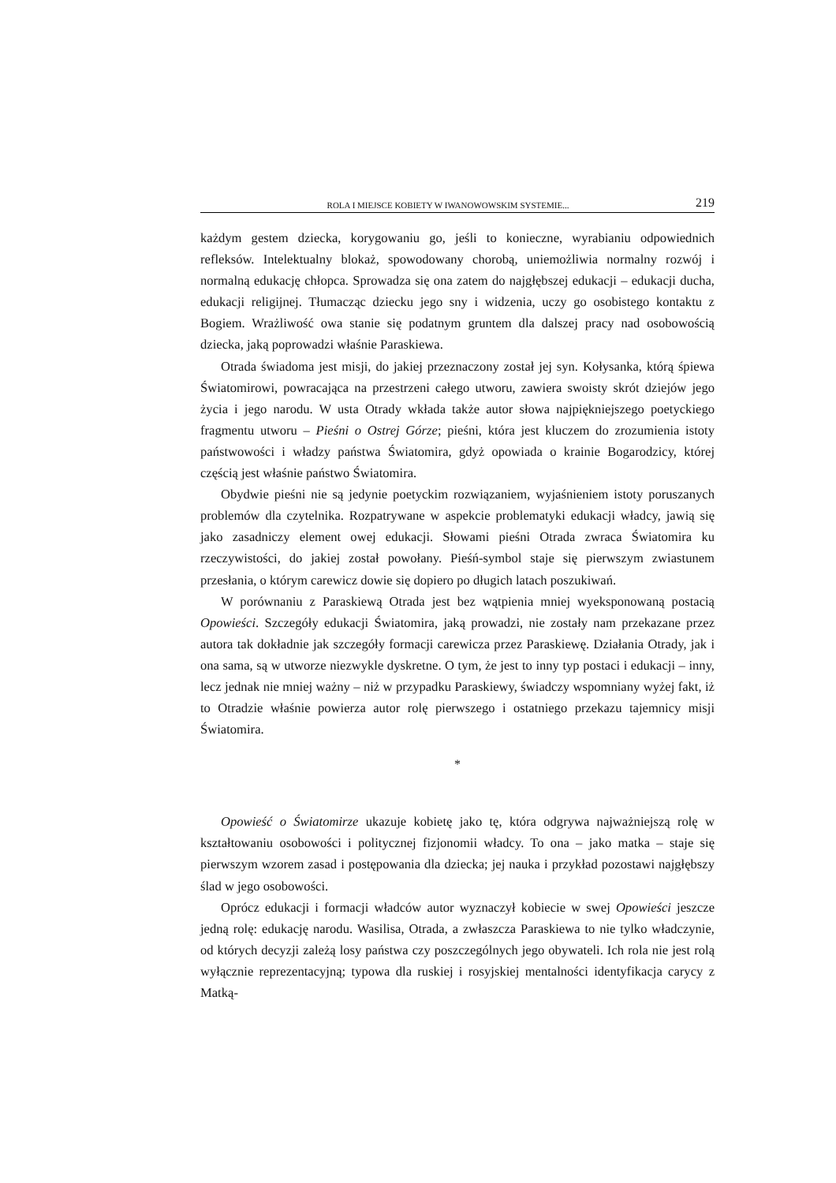ROLA I MIEJSCE KOBIETY W IWANOWOWSKIM SYSTEMIE... 219
każdym gestem dziecka, korygowaniu go, jeśli to konieczne, wyrabianiu odpowiednich refleksów. Intelektualny blokaż, spowodowany chorobą, uniemożliwia normalny rozwój i normalną edukację chłopca. Sprowadza się ona zatem do najgłębszej edukacji – edukacji ducha, edukacji religijnej. Tłumacząc dziecku jego sny i widzenia, uczy go osobistego kontaktu z Bogiem. Wrażliwość owa stanie się podatnym gruntem dla dalszej pracy nad osobowością dziecka, jaką poprowadzi właśnie Paraskiewa.
Otrada świadoma jest misji, do jakiej przeznaczony został jej syn. Kołysanka, którą śpiewa Światomirowi, powracająca na przestrzeni całego utworu, zawiera swoisty skrót dziejów jego życia i jego narodu. W usta Otrady wkłada także autor słowa najpiękniejszego poetyckiego fragmentu utworu – Pieśni o Ostrej Górze; pieśni, która jest kluczem do zrozumienia istoty państwowości i władzy państwa Światomira, gdyż opowiada o krainie Bogarodzicy, której częścią jest właśnie państwo Światomira.
Obydwie pieśni nie są jedynie poetyckim rozwiązaniem, wyjaśnieniem istoty poruszanych problemów dla czytelnika. Rozpatrywane w aspekcie problematyki edukacji władcy, jawią się jako zasadniczy element owej edukacji. Słowami pieśni Otrada zwraca Światomira ku rzeczywistości, do jakiej został powołany. Pieśń-symbol staje się pierwszym zwiastunem przesłania, o którym carewicz dowie się dopiero po długich latach poszukiwań.
W porównaniu z Paraskiewą Otrada jest bez wątpienia mniej wyeksponowaną postacią Opowieści. Szczegóły edukacji Światomira, jaką prowadzi, nie zostały nam przekazane przez autora tak dokładnie jak szczegóły formacji carewicza przez Paraskiewę. Działania Otrady, jak i ona sama, są w utworze niezwykle dyskretne. O tym, że jest to inny typ postaci i edukacji – inny, lecz jednak nie mniej ważny – niż w przypadku Paraskiewy, świadczy wspomniany wyżej fakt, iż to Otradzie właśnie powierza autor rolę pierwszego i ostatniego przekazu tajemnicy misji Światomira.
*
Opowieść o Światomirze ukazuje kobietę jako tę, która odgrywa najważniejszą rolę w kształtowaniu osobowości i politycznej fizjonomii władcy. To ona – jako matka – staje się pierwszym wzorem zasad i postępowania dla dziecka; jej nauka i przykład pozostawi najgłębszy ślad w jego osobowości.
Oprócz edukacji i formacji władców autor wyznaczył kobiecie w swej Opowieści jeszcze jedną rolę: edukację narodu. Wasilisa, Otrada, a zwłaszcza Paraskiewa to nie tylko władczynie, od których decyzji zależą losy państwa czy poszczególnych jego obywateli. Ich rola nie jest rolą wyłącznie reprezentacyjną; typowa dla ruskiej i rosyjskiej mentalności identyfikacja carycy z Matką-